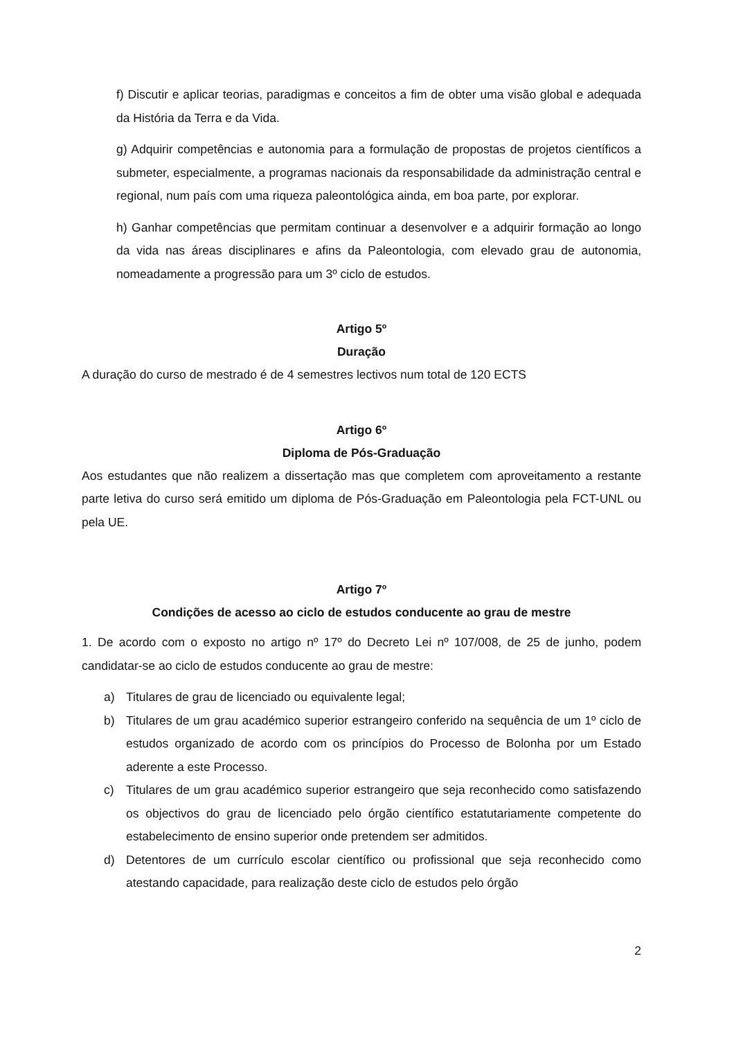f) Discutir e aplicar teorias, paradigmas e conceitos a fim de obter uma visão global e adequada da História da Terra e da Vida.
g) Adquirir competências e autonomia para a formulação de propostas de projetos científicos a submeter, especialmente, a programas nacionais da responsabilidade da administração central e regional, num país com uma riqueza paleontológica ainda, em boa parte, por explorar.
h) Ganhar competências que permitam continuar a desenvolver e a adquirir formação ao longo da vida nas áreas disciplinares e afins da Paleontologia, com elevado grau de autonomia, nomeadamente a progressão para um 3º ciclo de estudos.
Artigo 5º
Duração
A duração do curso de mestrado é de 4 semestres lectivos num total de 120 ECTS
Artigo 6º
Diploma de Pós-Graduação
Aos estudantes que não realizem a dissertação mas que completem com aproveitamento a restante parte letiva do curso será emitido um diploma de Pós-Graduação em Paleontologia pela FCT-UNL ou pela UE.
Artigo 7º
Condições de acesso ao ciclo de estudos conducente ao grau de mestre
1. De acordo com o exposto no artigo nº 17º do Decreto Lei nº 107/008, de 25 de junho, podem candidatar-se ao ciclo de estudos conducente ao grau de mestre:
a) Titulares de grau de licenciado ou equivalente legal;
b) Titulares de um grau académico superior estrangeiro conferido na sequência de um 1º ciclo de estudos organizado de acordo com os princípios do Processo de Bolonha por um Estado aderente a este Processo.
c) Titulares de um grau académico superior estrangeiro que seja reconhecido como satisfazendo os objectivos do grau de licenciado pelo órgão científico estatutariamente competente do estabelecimento de ensino superior onde pretendem ser admitidos.
d) Detentores de um currículo escolar científico ou profissional que seja reconhecido como atestando capacidade, para realização deste ciclo de estudos pelo órgão
2